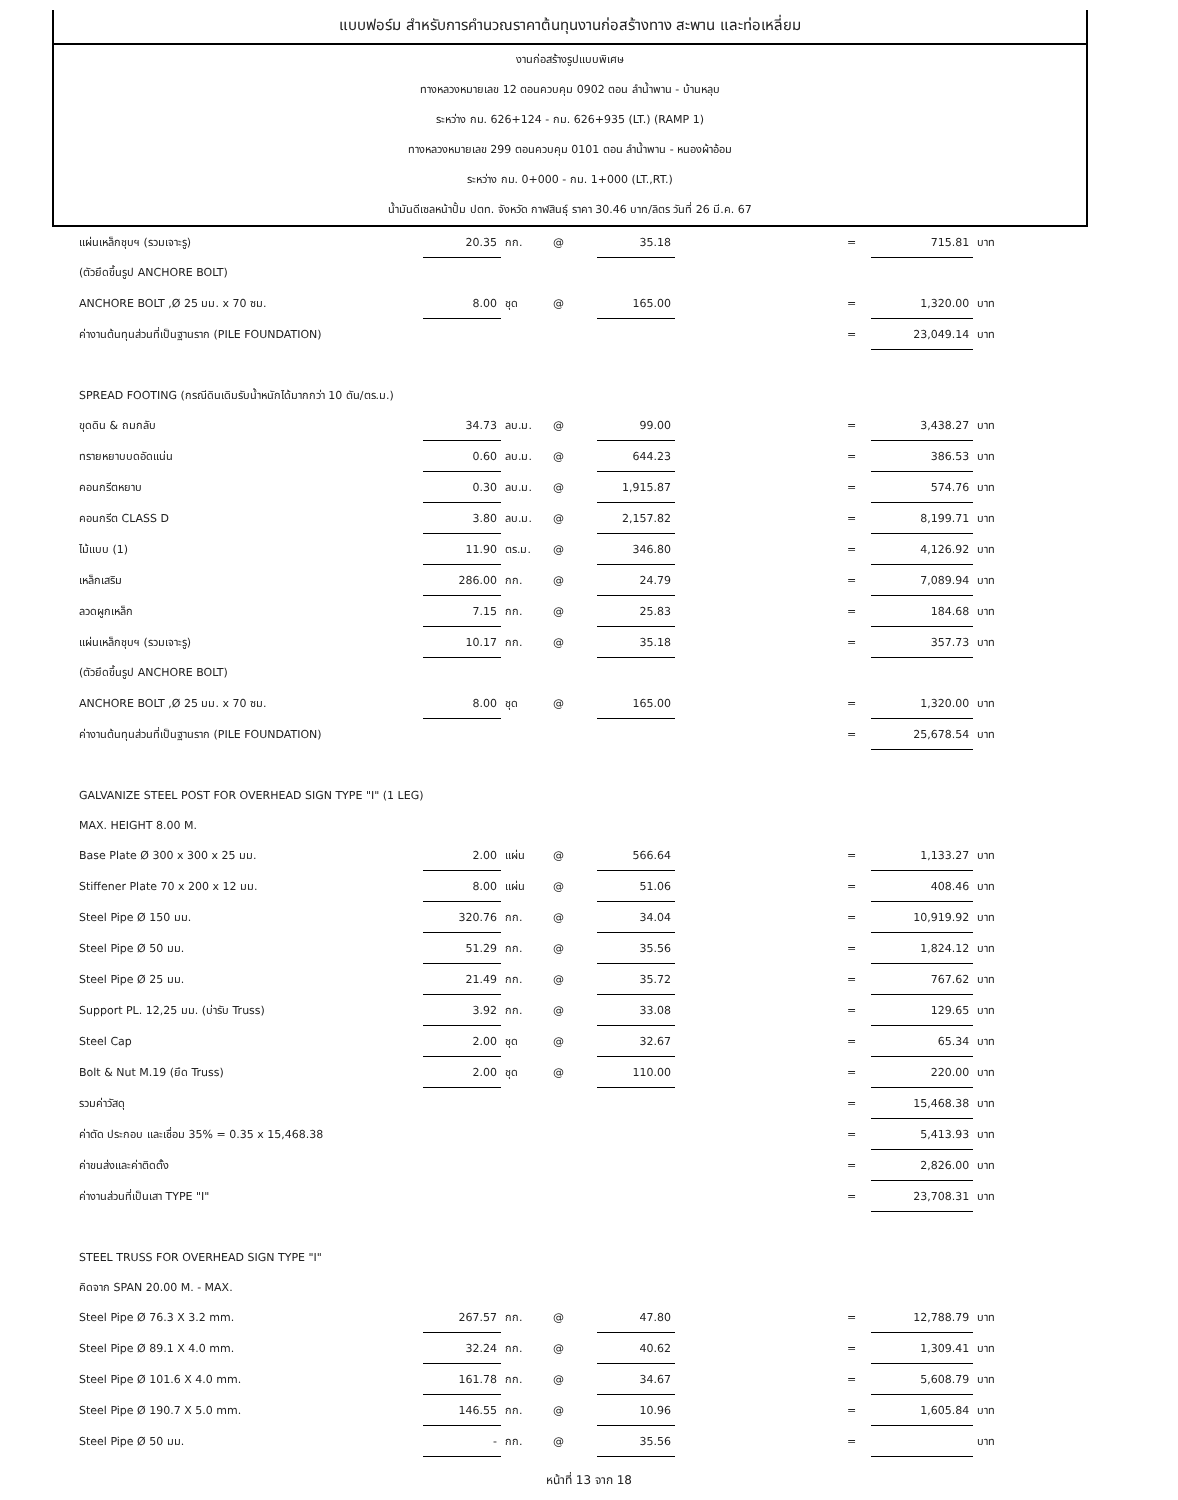แบบฟอร์ม สำหรับการคำนวณราคาต้นทุนงานก่อสร้างทาง สะพาน และท่อเหลี่ยม
งานก่อสร้างรูปแบบพิเศษ
ทางหลวงหมายเลข 12 ตอนควบคุม 0902 ตอน ลำน้ำพาน - บ้านหลุบ
ระหว่าง กม. 626+124 - กม. 626+935 (LT.) (RAMP 1)
ทางหลวงหมายเลข 299 ตอนควบคุม 0101 ตอน ลำน้ำพาน - หนองผ้าอ้อม
ระหว่าง กม. 0+000 - กม. 1+000 (LT.,RT.)
น้ำมันดีเซลหน้าปั้ม ปตท. จังหวัด กาฬสินธุ์ ราคา 30.46 บาท/ลิตร วันที่ 26 มี.ค. 67
| แผ่นเหล็กชุบฯ (รวมเจาะรู) | 20.35 | กก. | @ | 35.18 | | = | 715.81 | บาท |
| (ตัวยึดขึ้นรูป ANCHORE BOLT) | | | | | | | | |
| ANCHORE BOLT ,Ø 25 มม. x 70 ซม. | 8.00 | ชุด | @ | 165.00 | | = | 1,320.00 | บาท |
| ค่างานต้นทุนส่วนที่เป็นฐานราก (PILE FOUNDATION) | | | | | | = | 23,049.14 | บาท |
| SPREAD FOOTING (กรณีดินเดิมรับน้ำหนักได้มากกว่า 10 ตัน/ตร.ม.) | | | | | | | | |
| ขุดดิน & ถมกลับ | 34.73 | ลบ.ม. | @ | 99.00 | | = | 3,438.27 | บาท |
| ทรายหยาบบดอัดแน่น | 0.60 | ลบ.ม. | @ | 644.23 | | = | 386.53 | บาท |
| คอนกรีตหยาบ | 0.30 | ลบ.ม. | @ | 1,915.87 | | = | 574.76 | บาท |
| คอนกรีต CLASS D | 3.80 | ลบ.ม. | @ | 2,157.82 | | = | 8,199.71 | บาท |
| ไม้แบบ (1) | 11.90 | ตร.ม. | @ | 346.80 | | = | 4,126.92 | บาท |
| เหล็กเสริม | 286.00 | กก. | @ | 24.79 | | = | 7,089.94 | บาท |
| ลวดผูกเหล็ก | 7.15 | กก. | @ | 25.83 | | = | 184.68 | บาท |
| แผ่นเหล็กชุบฯ (รวมเจาะรู) | 10.17 | กก. | @ | 35.18 | | = | 357.73 | บาท |
| (ตัวยึดขึ้นรูป ANCHORE BOLT) | | | | | | | | |
| ANCHORE BOLT ,Ø 25 มม. x 70 ซม. | 8.00 | ชุด | @ | 165.00 | | = | 1,320.00 | บาท |
| ค่างานต้นทุนส่วนที่เป็นฐานราก (PILE FOUNDATION) | | | | | | = | 25,678.54 | บาท |
| GALVANIZE STEEL POST FOR OVERHEAD SIGN TYPE "I" (1 LEG) | | | | | | | | |
| MAX. HEIGHT 8.00 M. | | | | | | | | |
| Base Plate Ø 300 x 300 x 25 มม. | 2.00 | แผ่น | @ | 566.64 | | = | 1,133.27 | บาท |
| Stiffener Plate 70 x 200 x 12 มม. | 8.00 | แผ่น | @ | 51.06 | | = | 408.46 | บาท |
| Steel Pipe Ø 150 มม. | 320.76 | กก. | @ | 34.04 | | = | 10,919.92 | บาท |
| Steel Pipe Ø 50 มม. | 51.29 | กก. | @ | 35.56 | | = | 1,824.12 | บาท |
| Steel Pipe Ø 25 มม. | 21.49 | กก. | @ | 35.72 | | = | 767.62 | บาท |
| Support PL. 12,25 มม. (บ่ารับ Truss) | 3.92 | กก. | @ | 33.08 | | = | 129.65 | บาท |
| Steel Cap | 2.00 | ชุด | @ | 32.67 | | = | 65.34 | บาท |
| Bolt & Nut M.19 (ยึด Truss) | 2.00 | ชุด | @ | 110.00 | | = | 220.00 | บาท |
| รวมค่าวัสดุ | | | | | | = | 15,468.38 | บาท |
| ค่าตัด ประกอบ และเชื่อม 35% = 0.35 x 15,468.38 | | | | | | = | 5,413.93 | บาท |
| ค่าขนส่งและค่าติดตั้ง | | | | | | = | 2,826.00 | บาท |
| ค่างานส่วนที่เป็นเสา TYPE "I" | | | | | | = | 23,708.31 | บาท |
| STEEL TRUSS FOR OVERHEAD SIGN TYPE "I" | | | | | | | | |
| คิดจาก SPAN 20.00 M. - MAX. | | | | | | | | |
| Steel Pipe Ø 76.3 X 3.2 mm. | 267.57 | กก. | @ | 47.80 | | = | 12,788.79 | บาท |
| Steel Pipe Ø 89.1 X 4.0 mm. | 32.24 | กก. | @ | 40.62 | | = | 1,309.41 | บาท |
| Steel Pipe Ø 101.6 X 4.0 mm. | 161.78 | กก. | @ | 34.67 | | = | 5,608.79 | บาท |
| Steel Pipe Ø 190.7 X 5.0 mm. | 146.55 | กก. | @ | 10.96 | | = | 1,605.84 | บาท |
| Steel Pipe Ø 50 มม. | - | กก. | @ | 35.56 | | = | | บาท |
หน้าที่ 13 จาก 18